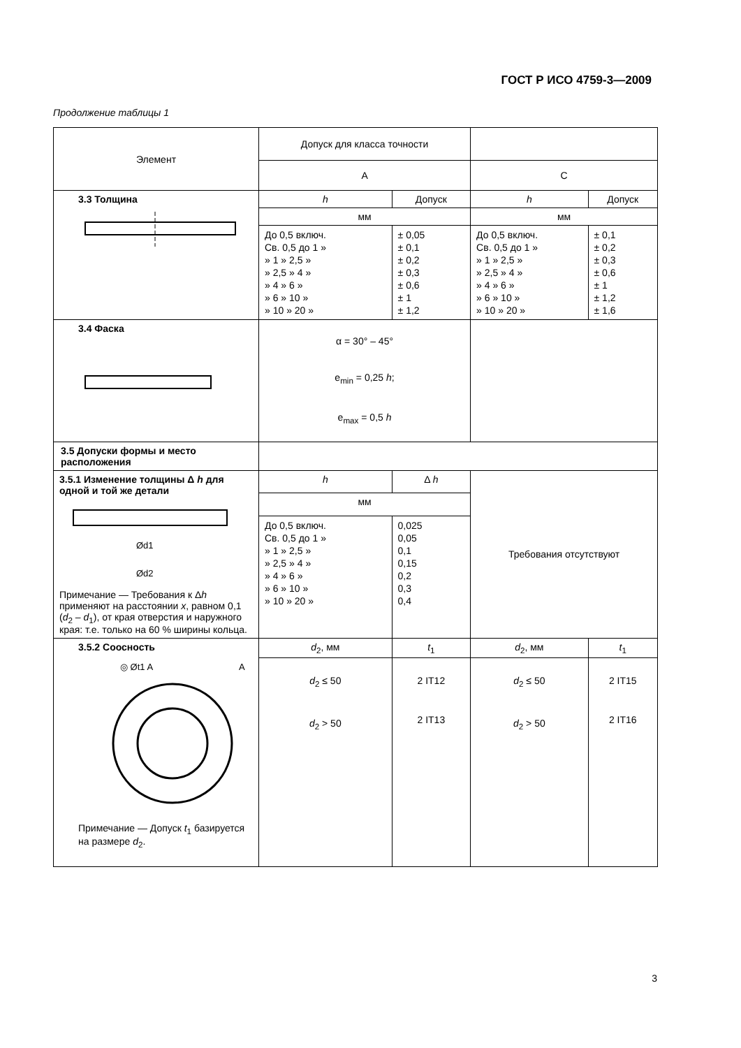ГОСТ Р ИСО 4759-3—2009
Продолжение таблицы 1
| Элемент | Допуск для класса точности | | | |
| --- | --- | --- | --- | --- |
| | A | | C | |
| 3.3 Толщина | h | Допуск | h | Допуск |
| | мм | | мм | |
| | До 0,5 включ. Св. 0,5 до 1 » » 1 » 2,5 » » 2,5 » 4 » » 4 » 6 » » 6 » 10 » » 10 » 20 » | ± 0,05 ± 0,1 ± 0,2 ± 0,3 ± 0,6 ± 1 ± 1,2 | До 0,5 включ. Св. 0,5 до 1 » » 1 » 2,5 » » 2,5 » 4 » » 4 » 6 » » 6 » 10 » » 10 » 20 » | ± 0,1 ± 0,2 ± 0,3 ± 0,6 ± 1 ± 1,2 ± 1,6 |
| 3.4 Фаска | α = 30° – 45° e<sub>min</sub> = 0,25 h ; e<sub>max</sub> = 0,5 h | | | |
| 3.5 Допуски формы и место расположения | | | | |
| 3.5.1 Изменение толщины Δ h для одной и той же детали Ød1 Ød2 Примечание — Требования к Δ h применяют на расстоянии x , равном 0,1 ( d<sub>2</sub> – d<sub>1</sub>), от края отверстия и наружного края: т.е. только на 60 % ширины кольца. | h | Δ h | Требования отсутствуют | |
| | мм | | | |
| | До 0,5 включ. Св. 0,5 до 1 » » 1 » 2,5 » » 2,5 » 4 » » 4 » 6 » » 6 » 10 » » 10 » 20 » | 0,025 0,05 0,1 0,15 0,2 0,3 0,4 | | |
| 3.5.2 Соосность ◎ Øt1 A A Примечание — Допуск t<sub>1</sub> базируется на размере d<sub>2</sub>. | d<sub>2</sub>, мм | t<sub>1</sub> | d<sub>2</sub>, мм | t<sub>1</sub> |
| | d<sub>2</sub> ≤ 50 d<sub>2</sub> > 50 | 2 IT12 2 IT13 | d<sub>2</sub> ≤ 50 d<sub>2</sub> > 50 | 2 IT15 2 IT16 |
3